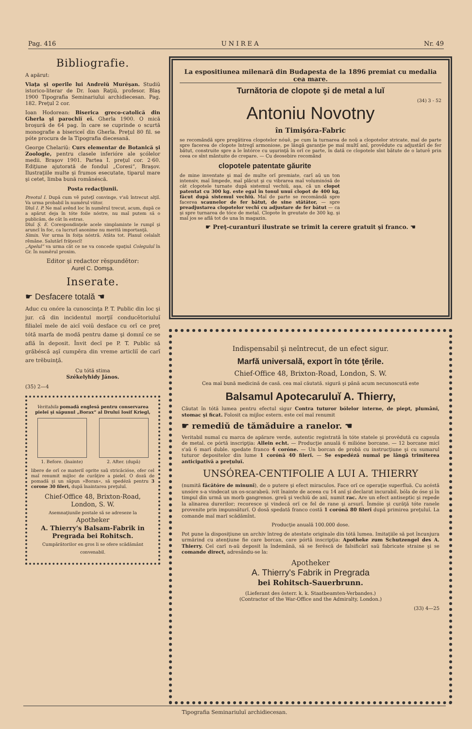Pag. 416 U N I R E A Nr. 49
Bibliografie.
A apărut:
Viaţa şi operile lui Andreiŭ Murĕşan. Studiŭ istorico-literar de Dr. Ioan Raţiŭ, profesor. Blaş 1900 Tipografia Seminariului archidiecesan. Pag. 182. Preţul 2 cor.
Ioan Hodorean: Biserica greco-catolică din Gherla şi parochiĭ eĭ. Gherla 1900. O mică broşură de 64 pag. în care se cuprinde o scurtă monografie a bisericeĭ din Gherla. Preţul 80 fil. se póte procura de la Tipografia diecesană.
George Chelariŭ: Curs elementar de Botanică şi Zoologie, pentru clasele inferióre ale şcólelor medii. Braşov 1901. Partea I. preţul cor. 2·60. Ediţiune ajutorată de fondul „Coresi“, Braşov. Ilustraţiile multe şi frumos esecutate, tiparul mare şi cetet, limba bună românéscă.
Posta redacţiunii.
Preotul I. După cum vĕ puteţĭ convinge, v'aŭ întrecut alţiĭ. Va urma probabil în numĕrul viitor.
Dluĭ I. P. Ne maĭ avĕnd loc în numĕrul trecut, acum, după ce a apărut deja în tóte foile nóstre, nu maĭ putem să o publicăm, de cât în estras.
Dluĭ Ş. E. Corespondinţele acele simplaminte le rumpĭ şi aruncĭ în foc, ca lucrurĭ anonime nu merită importanţă.
Simin. Vor urma în foiţa nóstră. Atâta tot. Planul celalalt rĕmâne. Salutărĭ frăţescĭ!
„Apelul“ va urma cât ce ne va concede spaţiul Coleguluĭ în Gr. În numĕrul proxim.
Editor şi redactor rĕspundĕtor:
Aurel C. Domşa.
Inserate.
☛ Desfacere totală ☚
Aduc cu onóre la cunoscinţa P. T. Public din loc şi jur. că din incidentul morţiĭ conducĕtoriuluĭ filialeĭ mele de aicĭ voiŭ desface cu orĭ ce preţ tótă marfa de modă pentru dame şi domnĭ ce se află în deposit. Învit decĭ pe P. T. Public să grăbéscă aşĭ cumpĕra din vreme articliĭ de carĭ are trĕbuinţă.
Cu tótă stima
Székelyhidy János.
(35) 2—4
Veritabila pomadă englesă pentru conservarea pieleĭ şi săpunul „Borax“ al Druluĭ Iosif Kriegl,
1. Before. (înainte)
2. After. (după)
libere de orĭ ce materiĭ oprite saŭ stricăcióse, ofer cel maĭ renumit mijloc de curăţire a pieleĭ. O doză de pomadă şi un săpun »Borax«, să spedéză pentru 3 corone 30 fileri, după înaintarea preţuluĭ.
Chief-Office 48, Brixton-Road, London, S. W.
Asemnaţiunile postale să se adreseze la
Apotheker
A. Thierry's Balsam-Fabrik in Pregrada bei Rohitsch.
Cumpărătorilor en gros li se ofere scădământ convenabil.
La espositiunea milenară din Budapesta de la 1896 premiat cu medalia cea mare.
Turnătoria de clopote şi de metal a luĭ
(34) 3 - 52
Antoniu Novotny
în Timişóra-Fabric
se recomăndă spre pregătirea clopotelor nóuĕ, pe cum la turnarea de noŭ a clopotelor stricate, maĭ de parte spre facerea de clopote întregĭ armoniose, pe lângă garanţie pe maĭ multĭ anĭ, provĕdute cu adjustărĭ de fer bătut, construite spre a le întórce cu uşurinţă în orĭ ce parte, în dată ce clopotele sînt bătute de o laturĕ prin ceea ce sînt măntuite de crepare. — Cu deosebire recomănd
clopotele patentate găurite
de mine inventate şi maĭ de multe orĭ premiate, carĭ aŭ un ton intensiv, maĭ limpede, maĭ plăcut şi cu vibrarea maĭ voluminósă de cât clopotele turnate după sistemul vechiŭ, aşa, că un clopot patentat cu 300 kg. este egal în tonul unuĭ clopot de 400 kg, făcut după sistemul vechiŭ. Maĭ de parte se recomăndă spre facerea scaunelor de fer bătut, de sine stătător, — spre preadjustarea clopotelor vechĭ cu adjustare de fer bătut — ca şi spre turnarea de tóce de metal. Clopote în greutate de 300 kg. şi maĭ jos se află tot de una în magazin.
☛ Preţ-curanturĭ ilustrate se trimit la cerere gratuit şi franco. ☚
Indispensabil şi neîntrecut, de un efect sigur.
Marfă universală, export în tóte ţĕrile.
Chief-Office 48, Brixton-Road, London, S. W.
Cea maĭ bună medicină de casă. cea maĭ căutată. sigură şi până acum necunoscută este
Balsamul Apotecaruluĭ A. Thierry,
Căutat în tótă lumea pentru efectul sigur Contra tuturor bólelor interne, de piept, plumânĭ, stomac şi ficat. Folosit ca mijloc estern. este ceĭ maĭ renumit
☛ remediŭ de tămăduire a ranelor. ☚
Veritabil numaĭ cu marca de apărare verde, autentic registrată în tóte statele şi provĕdută cu capsula de metal. ce pórtă inscripţia: Allein echt. — Producţie anuală 6 milióne borcane. — 12 borcane micĭ s'aŭ 6 marĭ duble. spedate franco 4 coróne. — Un borcan de probă cu instrucţiune şi cu sumarul tuturor depositelor din lume 1 corónă 40 filerĭ. — Se espedéză numaĭ pe lângă trimiterea anticipativă a preţuluĭ.
UNSÓREA-CENTIFOLIE A LUI A. THIERRY
(numită făcătóre de minunĭ), de o putere şi efect miraculos. Face orĭ ce operaţie superfluă. Cu acéstă unsóre s-a vindecat un os-scarabeŭ. ivit înainte de aceea cu 14 anĭ şi declarat incurabil. bóla de óse şi în timpul din urmă un morb gangrenos. greŭ şi vechiŭ de anĭ, numit rac. Are un efect antiseptic şi repede la alinarea durerilor; recoresce şi vindecă orĭ ce fel de rane şi arsurĭ. Înmóie şi curăţă tóte ranele provenite prin impunsăturĭ. O dosă spedată franco costă 1 corónă 80 filerĭ după primirea preţuluĭ. La comande maĭ marĭ scădămînt.
Producţie anuală 100.000 dose.
Pot pune la disposiţiune un archiv întreg de atestate originale din tótă lumea. Imitaţiile să pot încunjura urmărind cu atenţiune fie care borcan, care pórtă inscripţia: Apotheke zum Schutzengel des A. Thierry. Ceĭ carĭ n-aŭ deposit la îndemână, să se ferĕscă de falsificărĭ saŭ fabricate straine şi se comande direct, adresându-se la:
Apotheker
A. Thierry's Fabrik in Pregrada
bei Rohitsch-Sauerbrunn.
(Lieferant des österr. k. k. Staatbeamten-Verbandes.)
(Contractor of the War-Office and the Admiralty, London.)
(33) 4—25
Tipografia Seminariuluĭ archidiecesan.